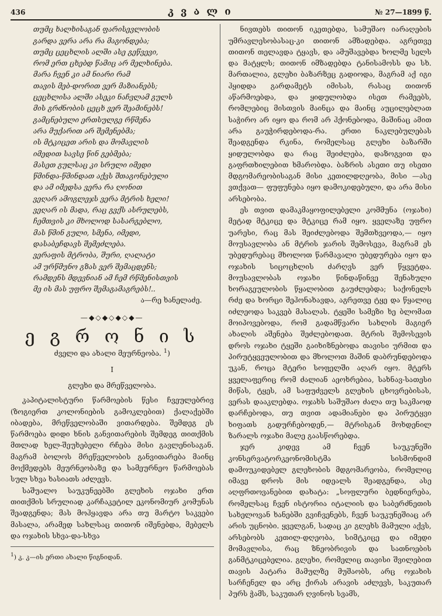436 კ ვ ა ლ ი № 27—1899 წ.
თუმც ხალხისაგან ფარისევლობის
გარდა ვერა არა რა მაგონდება;
თუმც ცეცხლის ალში ასე გეწვევი,
რომ ერთ ცხებდ წამიც არ მელხინება.
მარა ჩვენ კი ამ ნიარი რამ
თავის მებ-დორით ვერ მაზიანებს;
ცეცხლისა ალში ასეკი ნაჩვლამ გულს
მის გრძნობის ცეცხ ვერ შეამინებს!
გამცნებული ერთსულგე რწმენა
არა მუქარით არ შემენებმა;
ის მტკიცეთ არის და მომავლის
იმედით სავსე წინ გებმება;
მასეთ გულსაც კი სრული იმედი
წმინდა-წმინდათ აქვს შთაგონებული
და ამ იმედსა ვერა რა ღონით
ვეღარ ამოგლეჯს ვერა მტრის ხელი!
ვეღარ ის მადა, რაც გვქს ასრულებს,
ჩემთვის კი მხოლოდ სასარგებლო,
მას წმინ გული, სმენა, იმედი,
დასაბეჩდავს შემეძლება.
ვერაფის მტრობა, შური, ღალატი
ამ ურწმუნო გზას ვერ შემაცდენს;
რამდენს მდევნიან ამ ჩემ რწმენისთვის
მე ის მას უფრო შემაგამაგრებს!..
ა—რე ხანელაძე.
—◆◇◆◇◆◇◆—
ე გ რ ო ნ ი ს
ძველი და ახალი მეურნეობა. <sup>1</sup>)
I
გლეხი და მრეწველობა.
კაპიტალისტური წარმოების წესი ჩვეულებრივ (ზოგიერთ კოლონიების გამოკლებით) ქალაქებში იბადება, მრეწველობაში ვითარდება. შემდეგ ეს წარმოება დიდი ხნის განვითარების შემდეგ თითქმის მთლად ხელ-შეუხებელი რჩება მისი გავლენისაგან. მაგრამ ბოლოს მრეწველობის განვითარება მაინც მოქმედებს მეურნეობაზე და სამეურნეო წარმოებას სულ სხვა ხასიათს აძლევს.
საშუალო საუკუნეებში გლეხის ოჯახი ერთ თითქმის სრულიად კარჩაკეტილ ეკონომიურ კომუნას შეადგენდა; მას მოჰყავდა არა თუ მარტო საკვები მასალა, არამედ სახლსაც თითონ იშენებდა, მებელს და ოჯახის სხვა-და-სხვა
<sup>1</sup>) კ. კ—ის ერთი ახალი წიგნიდან.
ნივთებს თითონ იკეთებდა, სამუშაო იარაღების უმრავლესობასაც-კი თითონ ამზადებდა. აგრეთვე თითონ თელავდა ტყავს, და ამუშავებდა ხოლმე სელს და მატყლს; თითონ იმზადებდა ტანისამოსს და სხ. მართალია, გლეხი ბაზარზეც გადიოდა, მაგრამ აქ იგი ჰყიდდა გარდამეტს იმისას, რასაც თითონ აწარმოებდა, და ყიდულობდა ისეთ რამეებს, რომლებიც მისთვის მაინცა და მაინც აუცილებლათ საჭირო არ იყო და რომ არ ჰქონებოდა, მაშინაც ამით არა გაუჭირდებოდა-რა. ერთი ნაკლებულებას შეადგენდა რკინა, რომელსაც გლეხი ბაზარში ყიდულობდა და რაც შეიძლება, დაზოგვით და გაფრთხილებით ხმარობდა. ბაზრის ასეთი თუ ისეთი მდგომარეობისაგან მისი კეთილდღეობა, მისი —ასე ვთქვათ— ფუფუნება იყო დამოკიდებული, და არა მისი არსებობა.
ეს თვით დამაკმაყოფილებელი კომმუნა (ოჯახი) მეტად მტკიცე და მტკიცე რამ იყო. ყველაზე უფრო უარესი, რაც მას შეიძლებოდა შემთხვეოდა,— იყო მოუსავლობა ან მტრის ჯარის შემოსევა, მაგრამ ეს უბედურებაც მხოლოთ წარმავალი უბედურება იყო და ოჯახის სიცოცხლის ძარღვს ვერ წყვეტდა. მოუსავლობას ოჯახი წინდაწინვე შენახული ხორაგეულობის წყალობით გაუძლებდა; საქონელს რძე და ხორცი შეჰონახავდა, აგრეთვე ტყე და წყალიც იძლეოდა საკვებ მასალას. ტყეში სამეზი ხე ბლომათ მოიპოვებოდა, რომ გადამწვარი სახლის მაგიერ ახალის აშენება შეძლებოდათ. მტრის შემოსევის დროს ოჯახი ტყეში გაიხიზნებოდა თავისი ურმით და პირუტყვეულობით და მხოლოთ მაშინ დაბრუნდებოდა უკან, როცა მტერი სოფელში აღარ იყო. მტერს ყველაფერიც რომ ძალიან აეოხრებია, სახნავ-სათესი მიწას, ტყეს, ამ საფუძველს გლეხის ცხოვრებისას, ვერას დააკლებდა. ოჯახს საშუშაო ძალა თუ საკმაოდ დარჩებოდა, თუ თვით ადამიანები და პირუტყვი ხიფათს გადურჩებოდენ,— მტრისგან მოხდენილ ზარალს ოჯახი მალე გაასწორებდა.
ჯერ კიდევ ამ ჩვენ საუკუნეში კონსერვატორკეონომისტმა სისმონდიმ დამოუკიდებელ გლეხობის მდგომარეობა, რომელიც იმავე დროს მის იდეალს შეადგენდა, ასე აღფრთოვანებით დახატა: „სოფლური ბედნიერება, რომელსაც ჩვენ ისტორია იტალიის და საბერძნეთის სახელოვან ხანებში გვიჩვენებს, ჩვენ საუკუნეშიაც არ არის უცნობი. ყველგან, სადაც კი გლეხს მამული აქვს, არსებობს კეთილ-დღეობა, სიმტკიცე და იმედი მომავლისა, რაც ზნეობრივის და სათნოების განმტკიცებელია. გლეხი, რომელიც თავისი შვილებით თავის პატარა მამულზე მუშაობს, არც ოჯახის სარჩენელ და არც ქირას არავის აძლევს, საკუთარ პურს ჭამს, საკუთარ ღვინოს სვამს,